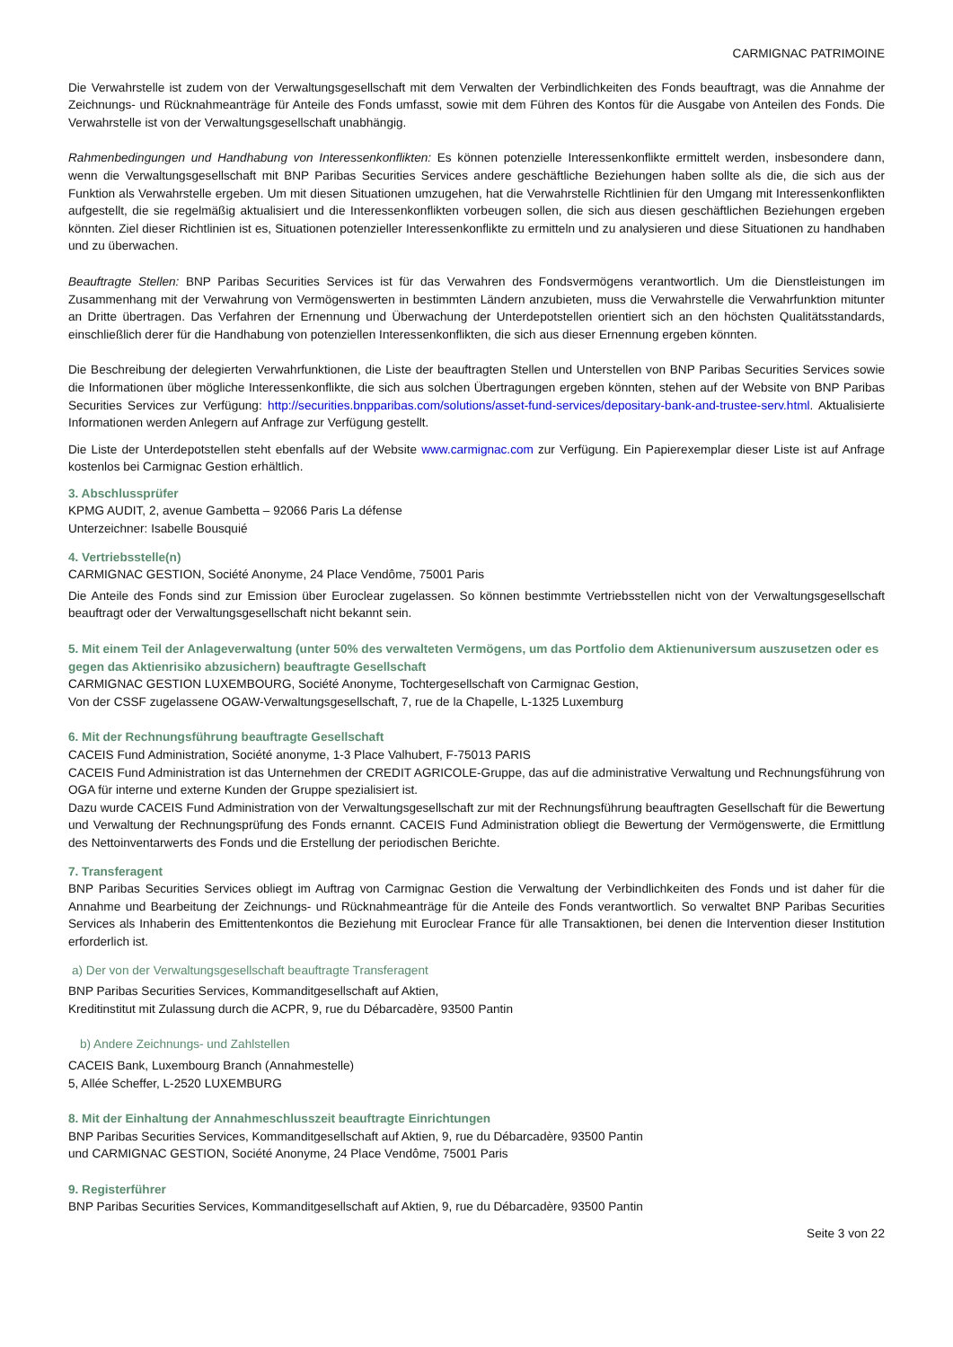CARMIGNAC PATRIMOINE
Die Verwahrstelle ist zudem von der Verwaltungsgesellschaft mit dem Verwalten der Verbindlichkeiten des Fonds beauftragt, was die Annahme der Zeichnungs- und Rücknahmeanträge für Anteile des Fonds umfasst, sowie mit dem Führen des Kontos für die Ausgabe von Anteilen des Fonds. Die Verwahrstelle ist von der Verwaltungsgesellschaft unabhängig.
Rahmenbedingungen und Handhabung von Interessenkonflikten: Es können potenzielle Interessenkonflikte ermittelt werden, insbesondere dann, wenn die Verwaltungsgesellschaft mit BNP Paribas Securities Services andere geschäftliche Beziehungen haben sollte als die, die sich aus der Funktion als Verwahrstelle ergeben. Um mit diesen Situationen umzugehen, hat die Verwahrstelle Richtlinien für den Umgang mit Interessenkonflikten aufgestellt, die sie regelmäßig aktualisiert und die Interessenkonflikten vorbeugen sollen, die sich aus diesen geschäftlichen Beziehungen ergeben könnten. Ziel dieser Richtlinien ist es, Situationen potenzieller Interessenkonflikte zu ermitteln und zu analysieren und diese Situationen zu handhaben und zu überwachen.
Beauftragte Stellen: BNP Paribas Securities Services ist für das Verwahren des Fondsvermögens verantwortlich. Um die Dienstleistungen im Zusammenhang mit der Verwahrung von Vermögenswerten in bestimmten Ländern anzubieten, muss die Verwahrstelle die Verwahrfunktion mitunter an Dritte übertragen. Das Verfahren der Ernennung und Überwachung der Unterdepotstellen orientiert sich an den höchsten Qualitätsstandards, einschließlich derer für die Handhabung von potenziellen Interessenkonflikten, die sich aus dieser Ernennung ergeben könnten.
Die Beschreibung der delegierten Verwahrfunktionen, die Liste der beauftragten Stellen und Unterstellen von BNP Paribas Securities Services sowie die Informationen über mögliche Interessenkonflikte, die sich aus solchen Übertragungen ergeben könnten, stehen auf der Website von BNP Paribas Securities Services zur Verfügung: http://securities.bnpparibas.com/solutions/asset-fund-services/depositary-bank-and-trustee-serv.html. Aktualisierte Informationen werden Anlegern auf Anfrage zur Verfügung gestellt.
Die Liste der Unterdepotstellen steht ebenfalls auf der Website www.carmignac.com zur Verfügung. Ein Papierexemplar dieser Liste ist auf Anfrage kostenlos bei Carmignac Gestion erhältlich.
3. Abschlussprüfer
KPMG AUDIT, 2, avenue Gambetta – 92066 Paris La défense
Unterzeichner: Isabelle Bousquié
4. Vertriebsstelle(n)
CARMIGNAC GESTION, Société Anonyme, 24 Place Vendôme, 75001 Paris
Die Anteile des Fonds sind zur Emission über Euroclear zugelassen. So können bestimmte Vertriebsstellen nicht von der Verwaltungsgesellschaft beauftragt oder der Verwaltungsgesellschaft nicht bekannt sein.
5. Mit einem Teil der Anlageverwaltung (unter 50% des verwalteten Vermögens, um das Portfolio dem Aktienuniversum auszusetzen oder es gegen das Aktienrisiko abzusichern) beauftragte Gesellschaft
CARMIGNAC GESTION LUXEMBOURG, Société Anonyme, Tochtergesellschaft von Carmignac Gestion,
Von der CSSF zugelassene OGAW-Verwaltungsgesellschaft, 7, rue de la Chapelle, L-1325 Luxemburg
6. Mit der Rechnungsführung beauftragte Gesellschaft
CACEIS Fund Administration, Société anonyme, 1-3 Place Valhubert, F-75013 PARIS
CACEIS Fund Administration ist das Unternehmen der CREDIT AGRICOLE-Gruppe, das auf die administrative Verwaltung und Rechnungsführung von OGA für interne und externe Kunden der Gruppe spezialisiert ist.
Dazu wurde CACEIS Fund Administration von der Verwaltungsgesellschaft zur mit der Rechnungsführung beauftragten Gesellschaft für die Bewertung und Verwaltung der Rechnungsprüfung des Fonds ernannt. CACEIS Fund Administration obliegt die Bewertung der Vermögenswerte, die Ermittlung des Nettoinventarwerts des Fonds und die Erstellung der periodischen Berichte.
7. Transferagent
BNP Paribas Securities Services obliegt im Auftrag von Carmignac Gestion die Verwaltung der Verbindlichkeiten des Fonds und ist daher für die Annahme und Bearbeitung der Zeichnungs- und Rücknahmeanträge für die Anteile des Fonds verantwortlich. So verwaltet BNP Paribas Securities Services als Inhaberin des Emittentenkontos die Beziehung mit Euroclear France für alle Transaktionen, bei denen die Intervention dieser Institution erforderlich ist.
a) Der von der Verwaltungsgesellschaft beauftragte Transferagent
BNP Paribas Securities Services, Kommanditgesellschaft auf Aktien,
Kreditinstitut mit Zulassung durch die ACPR, 9, rue du Débarcadère, 93500 Pantin
b) Andere Zeichnungs- und Zahlstellen
CACEIS Bank, Luxembourg Branch (Annahmestelle)
5, Allée Scheffer, L-2520 LUXEMBURG
8. Mit der Einhaltung der Annahmeschlusszeit beauftragte Einrichtungen
BNP Paribas Securities Services, Kommanditgesellschaft auf Aktien, 9, rue du Débarcadère, 93500 Pantin
und CARMIGNAC GESTION, Société Anonyme, 24 Place Vendôme, 75001 Paris
9. Registerführer
BNP Paribas Securities Services, Kommanditgesellschaft auf Aktien, 9, rue du Débarcadère, 93500 Pantin
Seite 3 von 22